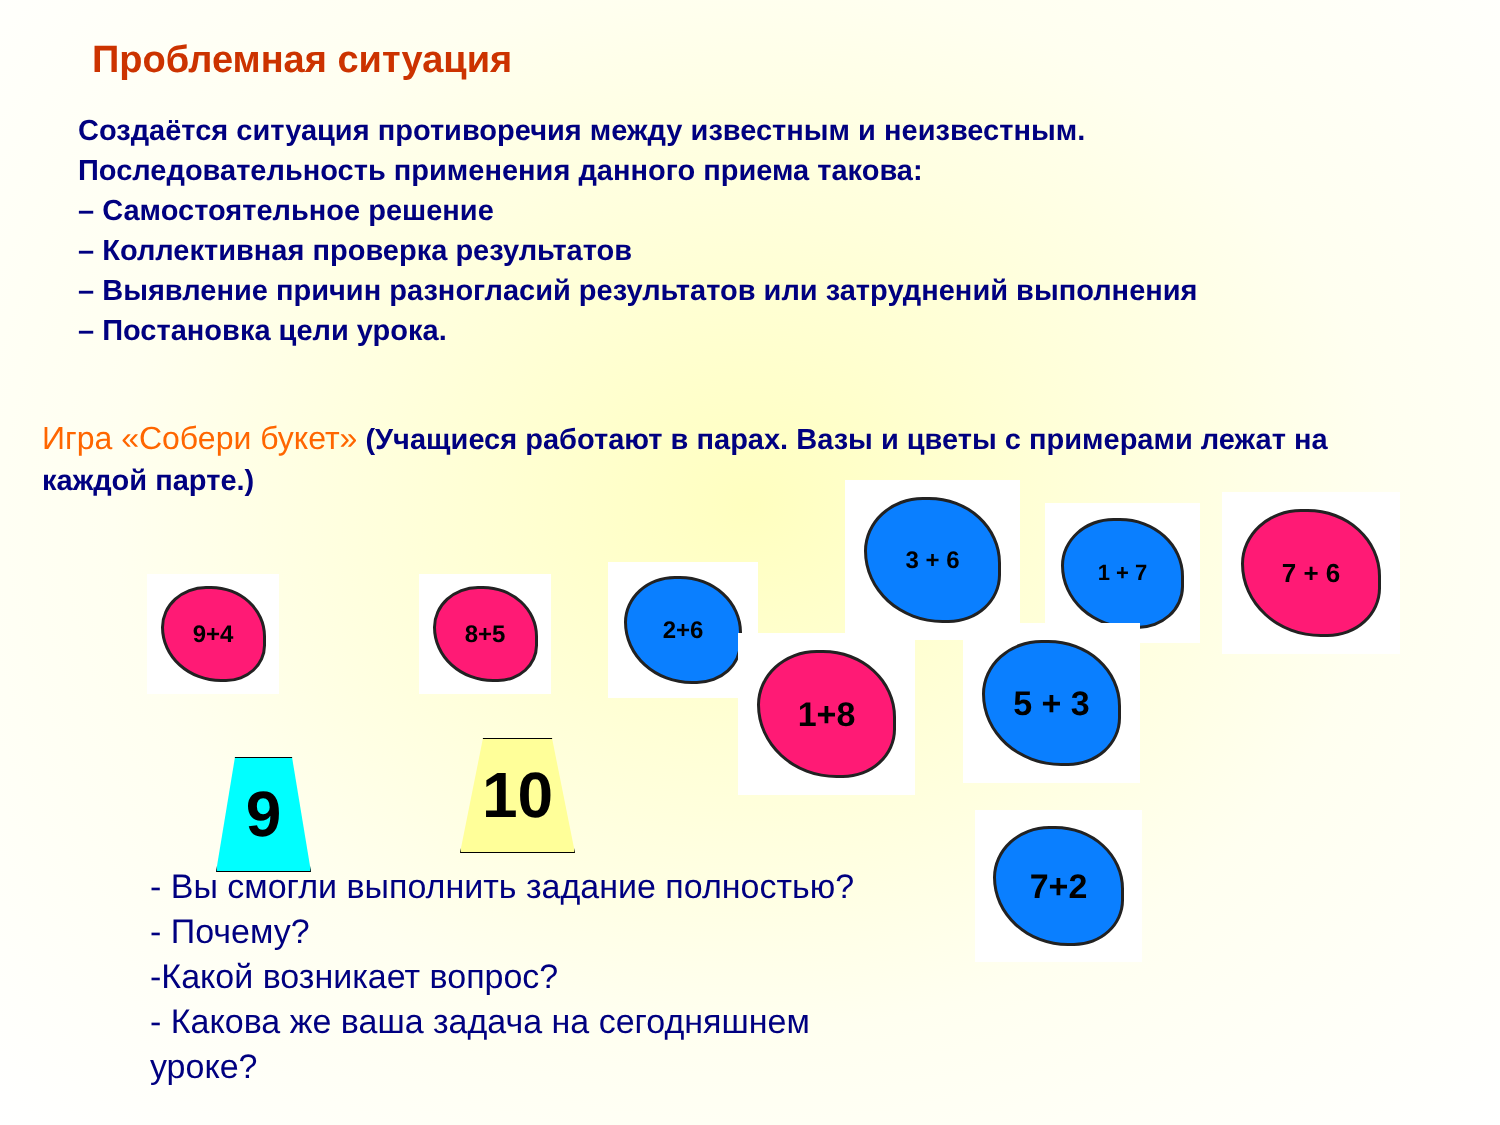Проблемная ситуация
Создаётся ситуация противоречия между известным и неизвестным.
Последовательность применения данного приема такова:
– Самостоятельное решение
– Коллективная проверка результатов
– Выявление причин разногласий результатов или затруднений выполнения
– Постановка цели урока.
Игра «Собери букет» (Учащиеся работают в парах. Вазы и цветы с примерами лежат на каждой парте.)
9+4 8+5
2+6
3 + 6
1 + 7
7 + 6
1+8
5 + 3
7+2
9 10
- Вы смогли выполнить задание полностью?
- Почему?
-Какой возникает вопрос?
- Какова же ваша задача на сегодняшнем уроке?